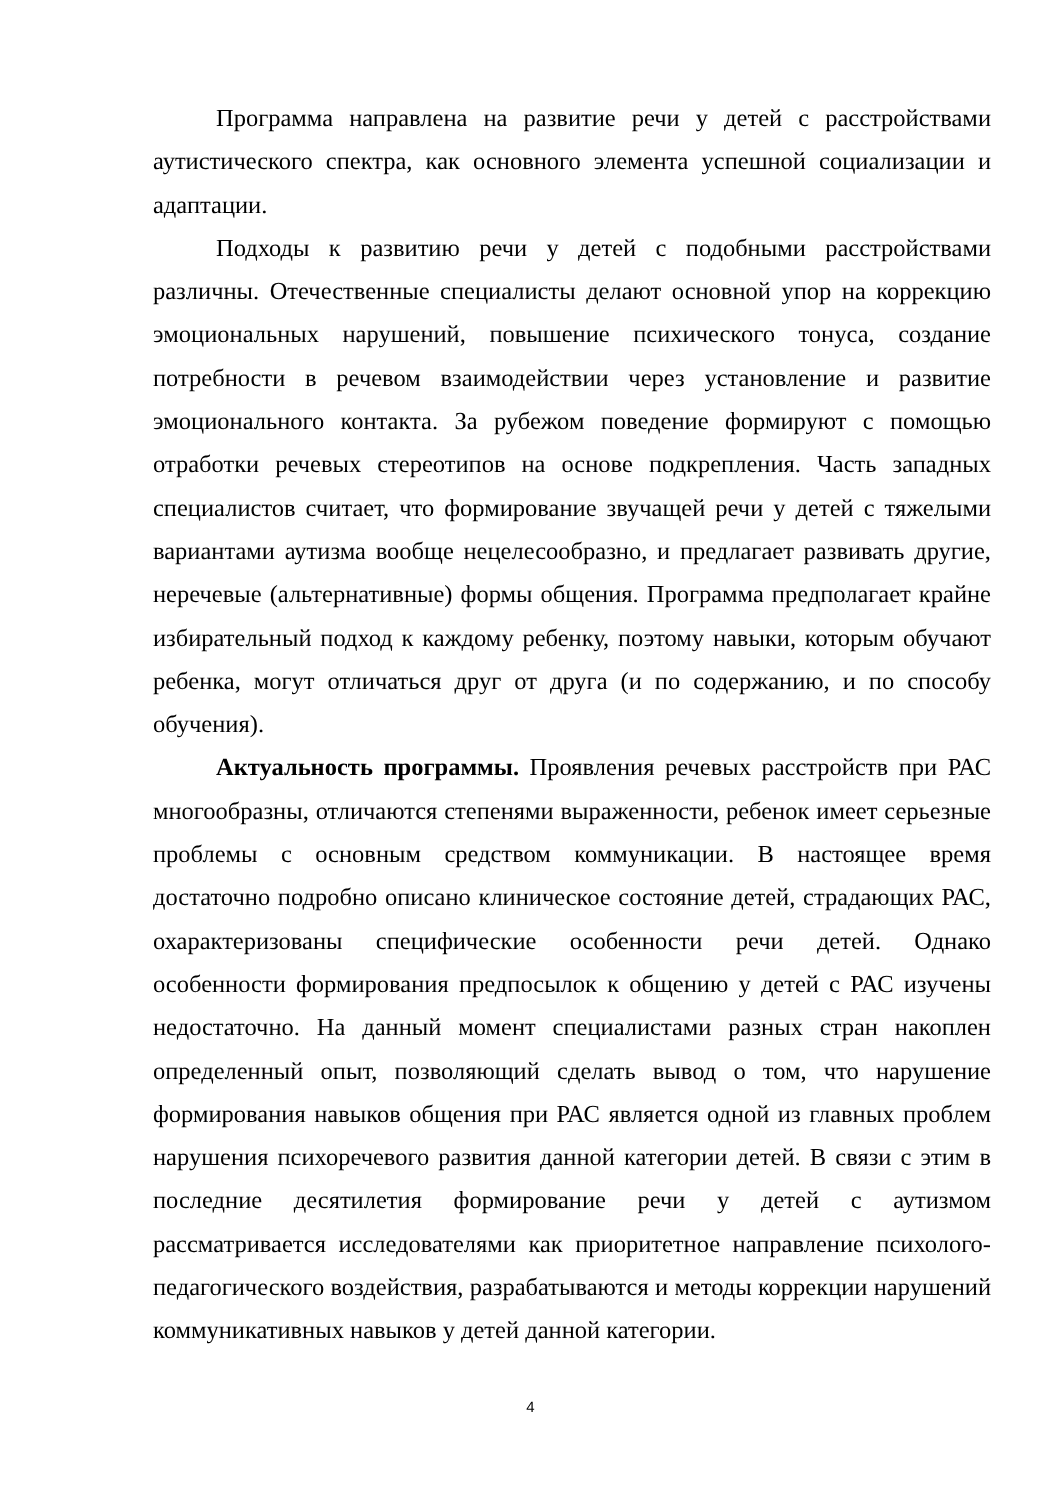Программа направлена на развитие речи у детей с расстройствами аутистического спектра, как основного элемента успешной социализации и адаптации.
Подходы к развитию речи у детей с подобными расстройствами различны. Отечественные специалисты делают основной упор на коррекцию эмоциональных нарушений, повышение психического тонуса, создание потребности в речевом взаимодействии через установление и развитие эмоционального контакта. За рубежом поведение формируют с помощью отработки речевых стереотипов на основе подкрепления. Часть западных специалистов считает, что формирование звучащей речи у детей с тяжелыми вариантами аутизма вообще нецелесообразно, и предлагает развивать другие, неречевые (альтернативные) формы общения. Программа предполагает крайне избирательный подход к каждому ребенку, поэтому навыки, которым обучают ребенка, могут отличаться друг от друга (и по содержанию, и по способу обучения).
Актуальность программы. Проявления речевых расстройств при РАС многообразны, отличаются степенями выраженности, ребенок имеет серьезные проблемы с основным средством коммуникации. В настоящее время достаточно подробно описано клиническое состояние детей, страдающих РАС, охарактеризованы специфические особенности речи детей. Однако особенности формирования предпосылок к общению у детей с РАС изучены недостаточно. На данный момент специалистами разных стран накоплен определенный опыт, позволяющий сделать вывод о том, что нарушение формирования навыков общения при РАС является одной из главных проблем нарушения психоречевого развития данной категории детей. В связи с этим в последние десятилетия формирование речи у детей с аутизмом рассматривается исследователями как приоритетное направление психолого-педагогического воздействия, разрабатываются и методы коррекции нарушений коммуникативных навыков у детей данной категории.
4